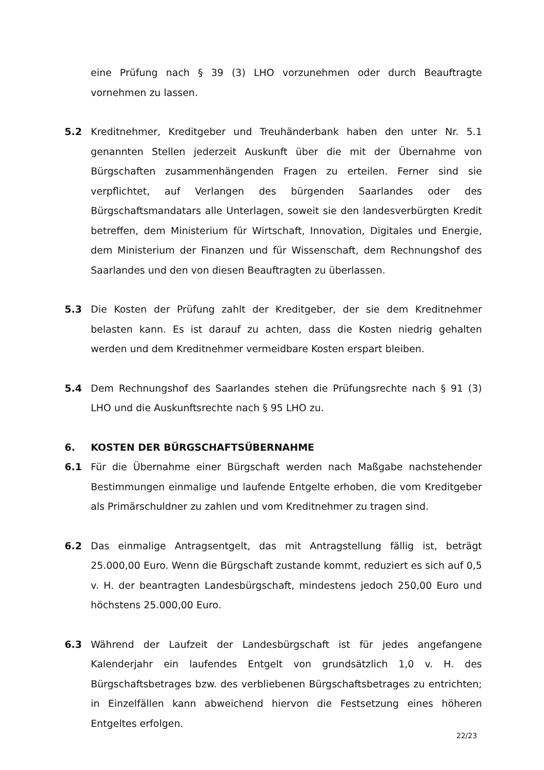eine Prüfung nach § 39 (3) LHO vorzunehmen oder durch Beauftragte vornehmen zu lassen.
5.2 Kreditnehmer, Kreditgeber und Treuhänderbank haben den unter Nr. 5.1 genannten Stellen jederzeit Auskunft über die mit der Übernahme von Bürgschaften zusammenhängenden Fragen zu erteilen. Ferner sind sie verpflichtet, auf Verlangen des bürgenden Saarlandes oder des Bürgschaftsmandatars alle Unterlagen, soweit sie den landesverbürgten Kredit betreffen, dem Ministerium für Wirtschaft, Innovation, Digitales und Energie, dem Ministerium der Finanzen und für Wissenschaft, dem Rechnungshof des Saarlandes und den von diesen Beauftragten zu überlassen.
5.3 Die Kosten der Prüfung zahlt der Kreditgeber, der sie dem Kreditnehmer belasten kann. Es ist darauf zu achten, dass die Kosten niedrig gehalten werden und dem Kreditnehmer vermeidbare Kosten erspart bleiben.
5.4 Dem Rechnungshof des Saarlandes stehen die Prüfungsrechte nach § 91 (3) LHO und die Auskunftsrechte nach § 95 LHO zu.
6. KOSTEN DER BÜRGSCHAFTSÜBERNAHME
6.1 Für die Übernahme einer Bürgschaft werden nach Maßgabe nachstehender Bestimmungen einmalige und laufende Entgelte erhoben, die vom Kreditgeber als Primärschuldner zu zahlen und vom Kreditnehmer zu tragen sind.
6.2 Das einmalige Antragsentgelt, das mit Antragstellung fällig ist, beträgt 25.000,00 Euro. Wenn die Bürgschaft zustande kommt, reduziert es sich auf 0,5 v. H. der beantragten Landesbürgschaft, mindestens jedoch 250,00 Euro und höchstens 25.000,00 Euro.
6.3 Während der Laufzeit der Landesbürgschaft ist für jedes angefangene Kalenderjahr ein laufendes Entgelt von grundsätzlich 1,0 v. H. des Bürgschaftsbetrages bzw. des verbliebenen Bürgschaftsbetrages zu entrichten; in Einzelfällen kann abweichend hiervon die Festsetzung eines höheren Entgeltes erfolgen.
22/23